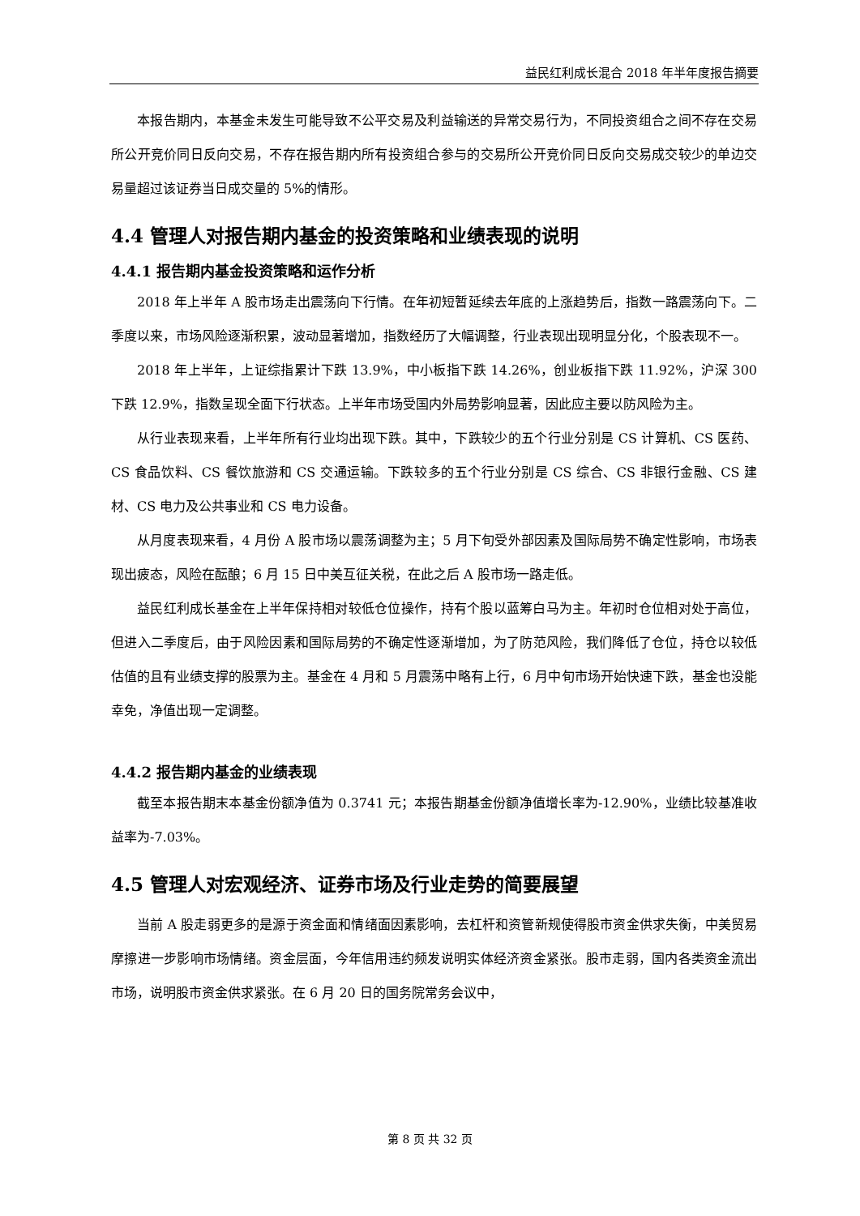益民红利成长混合 2018 年半年度报告摘要
本报告期内，本基金未发生可能导致不公平交易及利益输送的异常交易行为，不同投资组合之间不存在交易所公开竞价同日反向交易，不存在报告期内所有投资组合参与的交易所公开竞价同日反向交易成交较少的单边交易量超过该证券当日成交量的 5%的情形。
4.4 管理人对报告期内基金的投资策略和业绩表现的说明
4.4.1 报告期内基金投资策略和运作分析
2018 年上半年 A 股市场走出震荡向下行情。在年初短暂延续去年底的上涨趋势后，指数一路震荡向下。二季度以来，市场风险逐渐积累，波动显著增加，指数经历了大幅调整，行业表现出现明显分化，个股表现不一。
2018 年上半年，上证综指累计下跌 13.9%，中小板指下跌 14.26%，创业板指下跌 11.92%，沪深 300 下跌 12.9%，指数呈现全面下行状态。上半年市场受国内外局势影响显著，因此应主要以防风险为主。
从行业表现来看，上半年所有行业均出现下跌。其中，下跌较少的五个行业分别是 CS 计算机、CS 医药、CS 食品饮料、CS 餐饮旅游和 CS 交通运输。下跌较多的五个行业分别是 CS 综合、CS 非银行金融、CS 建材、CS 电力及公共事业和 CS 电力设备。
从月度表现来看，4 月份 A 股市场以震荡调整为主；5 月下旬受外部因素及国际局势不确定性影响，市场表现出疲态，风险在酝酿；6 月 15 日中美互征关税，在此之后 A 股市场一路走低。
益民红利成长基金在上半年保持相对较低仓位操作，持有个股以蓝筹白马为主。年初时仓位相对处于高位，但进入二季度后，由于风险因素和国际局势的不确定性逐渐增加，为了防范风险，我们降低了仓位，持仓以较低估值的且有业绩支撑的股票为主。基金在 4 月和 5 月震荡中略有上行，6 月中旬市场开始快速下跌，基金也没能幸免，净值出现一定调整。
4.4.2 报告期内基金的业绩表现
截至本报告期末本基金份额净值为 0.3741 元；本报告期基金份额净值增长率为-12.90%，业绩比较基准收益率为-7.03%。
4.5 管理人对宏观经济、证券市场及行业走势的简要展望
当前 A 股走弱更多的是源于资金面和情绪面因素影响，去杠杆和资管新规使得股市资金供求失衡，中美贸易摩擦进一步影响市场情绪。资金层面，今年信用违约频发说明实体经济资金紧张。股市走弱，国内各类资金流出市场，说明股市资金供求紧张。在 6 月 20 日的国务院常务会议中，
第 8 页 共 32 页